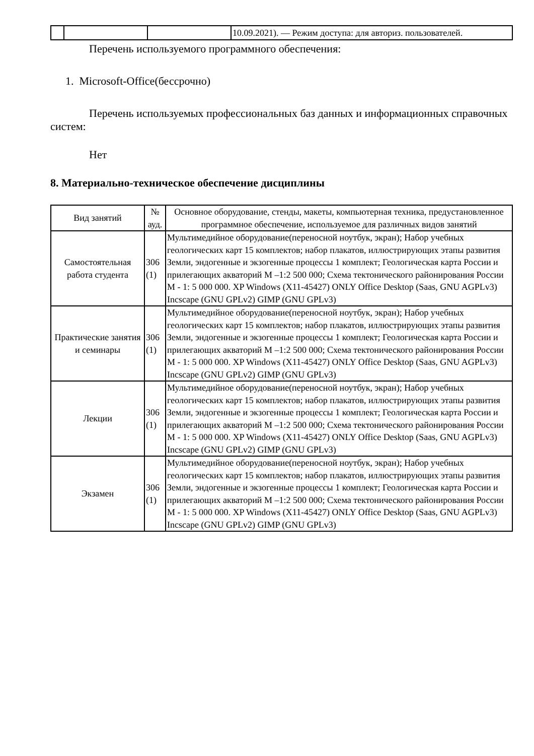| | | | 10.09.2021). — Режим доступа: для авториз. пользователей. |
Перечень используемого программного обеспечения:
1. Microsoft-Office(бессрочно)
Перечень используемых профессиональных баз данных и информационных справочных систем:
Нет
8. Материально-техническое обеспечение дисциплины
| Вид занятий | № ауд. | Основное оборудование, стенды, макеты, компьютерная техника, предустановленное программное обеспечение, используемое для различных видов занятий |
| --- | --- | --- |
| Самостоятельная работа студента | 306 (1) | Мультимедийное оборудование(переносной ноутбук, экран); Набор учебных геологических карт 15 комплектов; набор плакатов, иллюстрирующих этапы развития Земли, эндогенные и экзогенные процессы 1 комплект; Геологическая карта России и прилегающих акваторий М –1:2 500 000; Схема тектонического районирования России М - 1: 5 000 000. XP Windows (X11-45427) ONLY Office Desktop (Saas, GNU AGPLv3) Incscape (GNU GPLv2) GIMP (GNU GPLv3) |
| Практические занятия и семинары | 306 (1) | Мультимедийное оборудование(переносной ноутбук, экран); Набор учебных геологических карт 15 комплектов; набор плакатов, иллюстрирующих этапы развития Земли, эндогенные и экзогенные процессы 1 комплект; Геологическая карта России и прилегающих акваторий М –1:2 500 000; Схема тектонического районирования России М - 1: 5 000 000. XP Windows (X11-45427) ONLY Office Desktop (Saas, GNU AGPLv3) Incscape (GNU GPLv2) GIMP (GNU GPLv3) |
| Лекции | 306 (1) | Мультимедийное оборудование(переносной ноутбук, экран); Набор учебных геологических карт 15 комплектов; набор плакатов, иллюстрирующих этапы развития Земли, эндогенные и экзогенные процессы 1 комплект; Геологическая карта России и прилегающих акваторий М –1:2 500 000; Схема тектонического районирования России М - 1: 5 000 000. XP Windows (X11-45427) ONLY Office Desktop (Saas, GNU AGPLv3) Incscape (GNU GPLv2) GIMP (GNU GPLv3) |
| Экзамен | 306 (1) | Мультимедийное оборудование(переносной ноутбук, экран); Набор учебных геологических карт 15 комплектов; набор плакатов, иллюстрирующих этапы развития Земли, эндогенные и экзогенные процессы 1 комплект; Геологическая карта России и прилегающих акваторий М –1:2 500 000; Схема тектонического районирования России М - 1: 5 000 000. XP Windows (X11-45427) ONLY Office Desktop (Saas, GNU AGPLv3) Incscape (GNU GPLv2) GIMP (GNU GPLv3) |